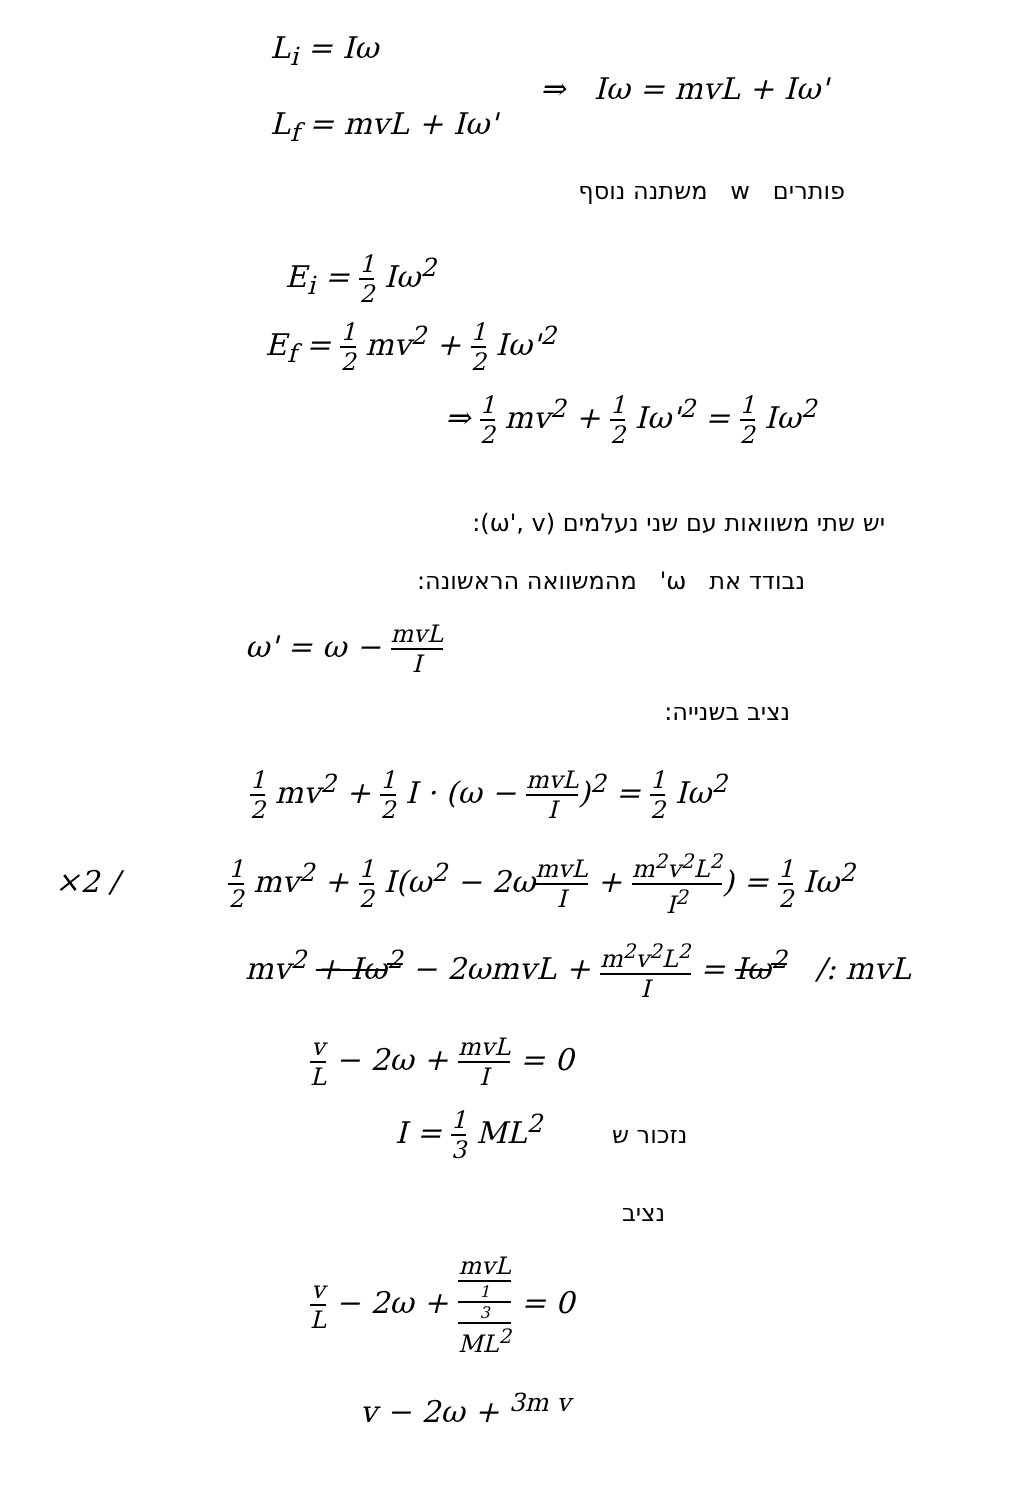L<sub>i</sub> = Iω
⇒ Iω = mvL + Iω'
L<sub>f</sub> = mvL + Iω'
פותרים w משתנה נוסף
E<sub>i</sub> = 1 2 Iω<sup>2</sup>
E<sub>f</sub> = 1 2 mv<sup>2</sup> + 1 2 Iω'<sup>2</sup>
⇒ 1 2 mv<sup>2</sup> + 1 2 Iω'<sup>2</sup> = 1 2 Iω<sup>2</sup>
יש שתי משוואות עם שני נעלמים (ω', v):
נבודד את ω' מהמשוואה הראשונה:
ω' = ω − mvL I
נציב בשנייה:
1 2 mv<sup>2</sup> + 1 2 I · (ω − mvL I)<sup>2</sup> = 1 2 Iω<sup>2</sup>
×2 / 1 2 mv<sup>2</sup> + 1 2 I(ω<sup>2</sup> − 2ωmvL I + m<sup>2</sup>v<sup>2</sup>L<sup>2</sup> I<sup>2</sup>) = 1 2 Iω<sup>2</sup>
mv<sup>2</sup> + Iω<sup>2</sup> − 2ωmvL + m<sup>2</sup>v<sup>2</sup>L<sup>2</sup> I = Iω<sup>2</sup> /: mvL
v L − 2ω + mvL I = 0
I = 1 3 ML<sup>2</sup> נזכור ש
נציב
v L − 2ω + mvL 1
3
ML<sup>2</sup> = 0
v − 2ω + <sup>3m v</sup>